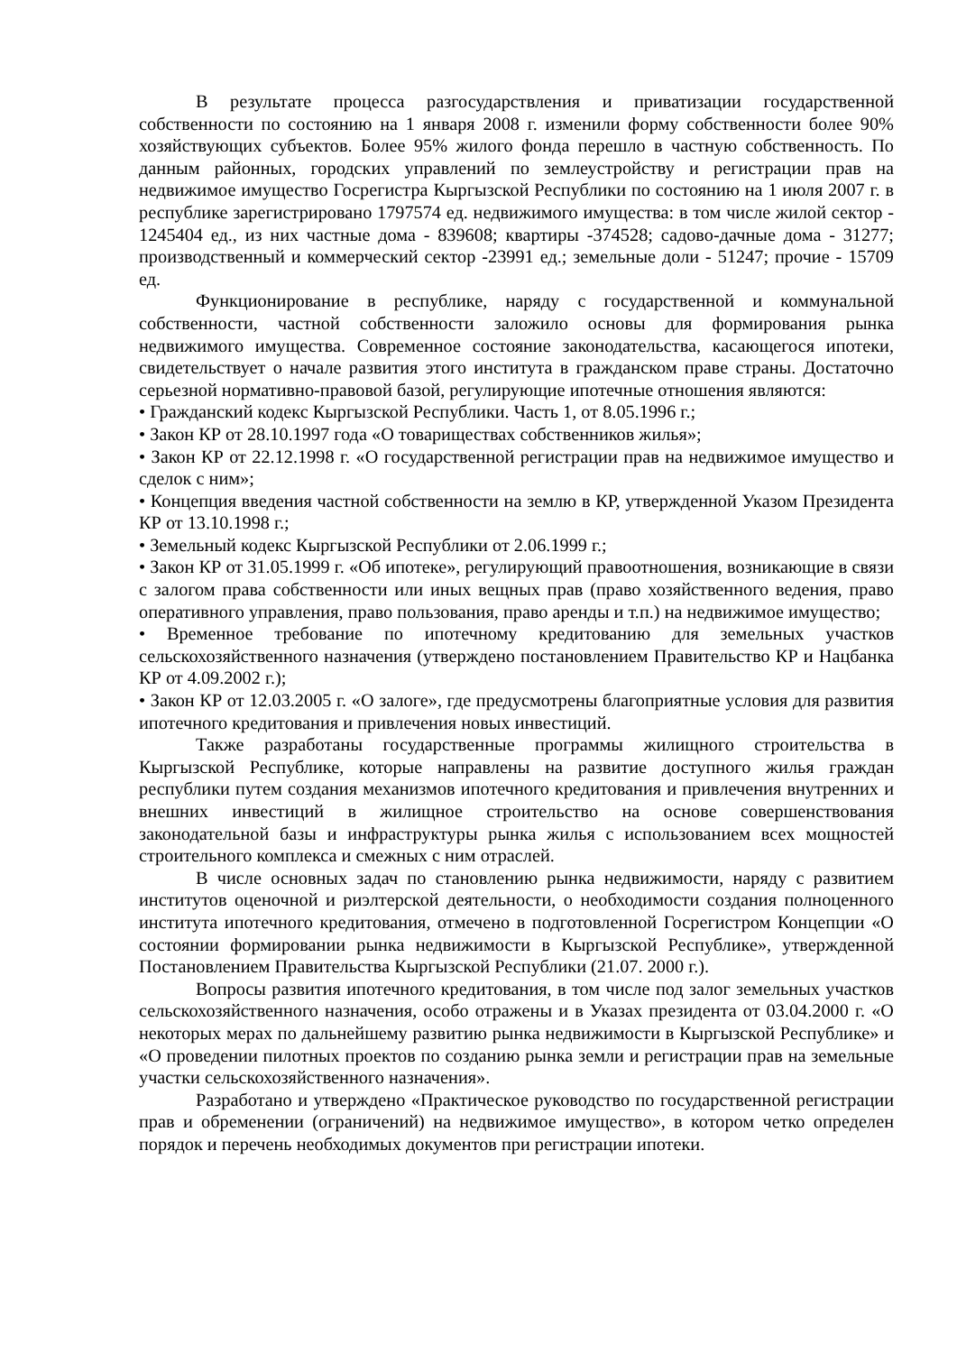В результате процесса разгосударствления и приватизации государственной собственности по состоянию на 1 января 2008 г. изменили форму собственности более 90% хозяйствующих субъектов. Более 95% жилого фонда перешло в частную собственность. По данным районных, городских управлений по землеустройству и регистрации прав на недвижимое имущество Госрегистра Кыргызской Республики по состоянию на 1 июля 2007 г. в республике зарегистрировано 1797574 ед. недвижимого имущества: в том числе жилой сектор - 1245404 ед., из них частные дома - 839608; квартиры -374528; садово-дачные дома - 31277; производственный и коммерческий сектор -23991 ед.; земельные доли - 51247; прочие - 15709 ед.
Функционирование в республике, наряду с государственной и коммунальной собственности, частной собственности заложило основы для формирования рынка недвижимого имущества. Современное состояние законодательства, касающегося ипотеки, свидетельствует о начале развития этого института в гражданском праве страны. Достаточно серьезной нормативно-правовой базой, регулирующие ипотечные отношения являются:
• Гражданский кодекс Кыргызской Республики. Часть 1, от 8.05.1996 г.;
• Закон КР от 28.10.1997 года «О товариществах собственников жилья»;
• Закон КР от 22.12.1998 г. «О государственной регистрации прав на недвижимое имущество и сделок с ним»;
• Концепция введения частной собственности на землю в КР, утвержденной Указом Президента КР от 13.10.1998 г.;
• Земельный кодекс Кыргызской Республики от 2.06.1999 г.;
• Закон КР от 31.05.1999 г. «Об ипотеке», регулирующий правоотношения, возникающие в связи с залогом права собственности или иных вещных прав (право хозяйственного ведения, право оперативного управления, право пользования, право аренды и т.п.) на недвижимое имущество;
• Временное требование по ипотечному кредитованию для земельных участков сельскохозяйственного назначения (утверждено постановлением Правительство КР и Нацбанка КР от 4.09.2002 г.);
• Закон КР от 12.03.2005 г. «О залоге», где предусмотрены благоприятные условия для развития ипотечного кредитования и привлечения новых инвестиций.
Также разработаны государственные программы жилищного строительства в Кыргызской Республике, которые направлены на развитие доступного жилья граждан республики путем создания механизмов ипотечного кредитования и привлечения внутренних и внешних инвестиций в жилищное строительство на основе совершенствования законодательной базы и инфраструктуры рынка жилья с использованием всех мощностей строительного комплекса и смежных с ним отраслей.
В числе основных задач по становлению рынка недвижимости, наряду с развитием институтов оценочной и риэлтерской деятельности, о необходимости создания полноценного института ипотечного кредитования, отмечено в подготовленной Госрегистром Концепции «О состоянии формировании рынка недвижимости в Кыргызской Республике», утвержденной Постановлением Правительства Кыргызской Республики (21.07. 2000 г.).
Вопросы развития ипотечного кредитования, в том числе под залог земельных участков сельскохозяйственного назначения, особо отражены и в Указах президента от 03.04.2000 г. «О некоторых мерах по дальнейшему развитию рынка недвижимости в Кыргызской Республике» и «О проведении пилотных проектов по созданию рынка земли и регистрации прав на земельные участки сельскохозяйственного назначения».
Разработано и утверждено «Практическое руководство по государственной регистрации прав и обременении (ограничений) на недвижимое имущество», в котором четко определен порядок и перечень необходимых документов при регистрации ипотеки.